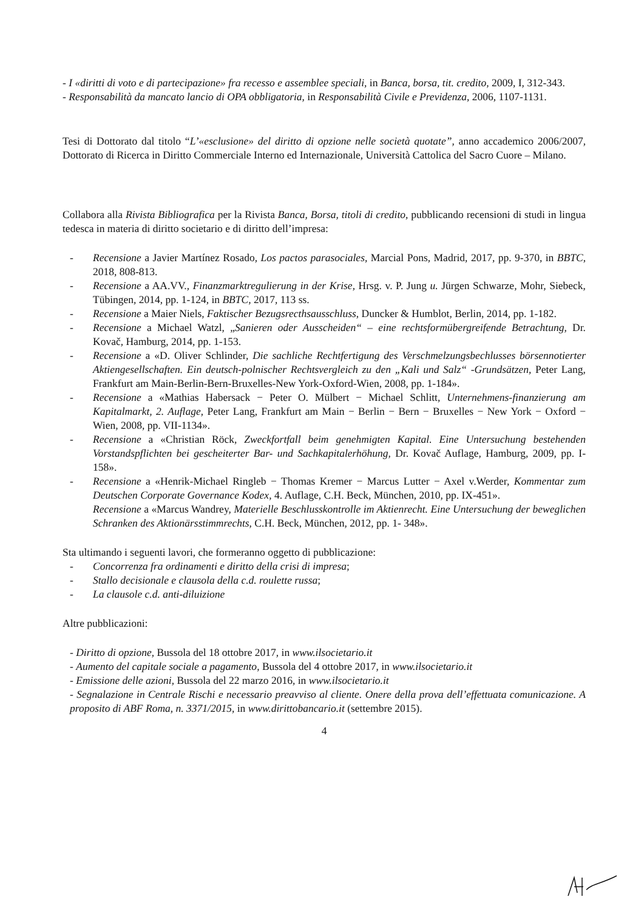- I «diritti di voto e di partecipazione» fra recesso e assemblee speciali, in Banca, borsa, tit. credito, 2009, I, 312-343.
- Responsabilità da mancato lancio di OPA obbligatoria, in Responsabilità Civile e Previdenza, 2006, 1107-1131.
Tesi di Dottorato dal titolo “L’«esclusione» del diritto di opzione nelle società quotate”, anno accademico 2006/2007, Dottorato di Ricerca in Diritto Commerciale Interno ed Internazionale, Università Cattolica del Sacro Cuore – Milano.
Collabora alla Rivista Bibliografica per la Rivista Banca, Borsa, titoli di credito, pubblicando recensioni di studi in lingua tedesca in materia di diritto societario e di diritto dell’impresa:
- Recensione a Javier Martínez Rosado, Los pactos parasociales, Marcial Pons, Madrid, 2017, pp. 9-370, in BBTC, 2018, 808-813.
- Recensione a AA.VV., Finanzmarktregulierung in der Krise, Hrsg. v. P. Jung u. Jürgen Schwarze, Mohr, Siebeck, Tübingen, 2014, pp. 1-124, in BBTC, 2017, 113 ss.
- Recensione a Maier Niels, Faktischer Bezugsrecthsausschluss, Duncker & Humblot, Berlin, 2014, pp. 1-182.
- Recensione a Michael Watzl, „Sanieren oder Ausscheiden“ – eine rechtsformübergreifende Betrachtung, Dr. Kovač, Hamburg, 2014, pp. 1-153.
- Recensione a «D. Oliver Schlinder, Die sachliche Rechtfertigung des Verschmelzungsbechlusses börsennotierter Aktiengesellschaften. Ein deutsch-polnischer Rechtsvergleich zu den „Kali und Salz“ -Grundsätzen, Peter Lang, Frankfurt am Main-Berlin-Bern-Bruxelles-New York-Oxford-Wien, 2008, pp. 1-184».
- Recensione a «Mathias Habersack − Peter O. Mülbert − Michael Schlitt, Unternehmens-finanzierung am Kapitalmarkt, 2. Auflage, Peter Lang, Frankfurt am Main − Berlin − Bern − Bruxelles − New York − Oxford − Wien, 2008, pp. VII-1134».
- Recensione a «Christian Röck, Zweckfortfall beim genehmigten Kapital. Eine Untersuchung bestehenden Vorstandspflichten bei gescheiterter Bar- und Sachkapitalerhöhung, Dr. Kovač Auflage, Hamburg, 2009, pp. I-158».
- Recensione a «Henrik-Michael Ringleb − Thomas Kremer − Marcus Lutter − Axel v.Werder, Kommentar zum Deutschen Corporate Governance Kodex, 4. Auflage, C.H. Beck, München, 2010, pp. IX-451».
Recensione a «Marcus Wandrey, Materielle Beschlusskontrolle im Aktienrecht. Eine Untersuchung der beweglichen Schranken des Aktionärsstimmrechts, C.H. Beck, München, 2012, pp. 1- 348».
Sta ultimando i seguenti lavori, che formeranno oggetto di pubblicazione:
- Concorrenza fra ordinamenti e diritto della crisi di impresa;
- Stallo decisionale e clausola della c.d. roulette russa;
- La clausole c.d. anti-diluizione
Altre pubblicazioni:
- Diritto di opzione, Bussola del 18 ottobre 2017, in www.ilsocietario.it
- Aumento del capitale sociale a pagamento, Bussola del 4 ottobre 2017, in www.ilsocietario.it
- Emissione delle azioni, Bussola del 22 marzo 2016, in www.ilsocietario.it
- Segnalazione in Centrale Rischi e necessario preavviso al cliente. Onere della prova dell’effettuata comunicazione. A proposito di ABF Roma, n. 3371/2015, in www.dirittobancario.it (settembre 2015).
4